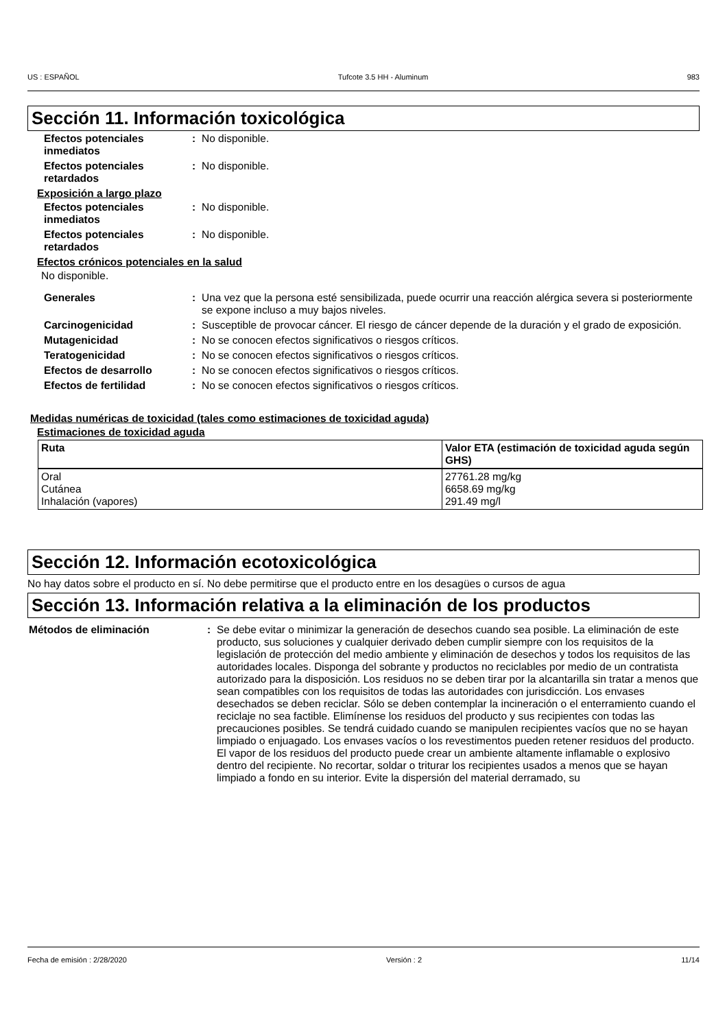US : ESPAÑOL Tufcote 3.5 HH - Aluminum 983
Sección 11. Información toxicológica
Efectos potenciales inmediatos
: No disponible.
Efectos potenciales retardados
: No disponible.
Exposición a largo plazo
Efectos potenciales inmediatos
: No disponible.
Efectos potenciales retardados
: No disponible.
Efectos crónicos potenciales en la salud
No disponible.
Generales : Una vez que la persona esté sensibilizada, puede ocurrir una reacción alérgica severa si posteriormente se expone incluso a muy bajos niveles.
Carcinogenicidad : Susceptible de provocar cáncer. El riesgo de cáncer depende de la duración y el grado de exposición.
Mutagenicidad : No se conocen efectos significativos o riesgos críticos.
Teratogenicidad : No se conocen efectos significativos o riesgos críticos.
Efectos de desarrollo : No se conocen efectos significativos o riesgos críticos.
Efectos de fertilidad : No se conocen efectos significativos o riesgos críticos.
Medidas numéricas de toxicidad (tales como estimaciones de toxicidad aguda)
Estimaciones de toxicidad aguda
| Ruta | Valor ETA (estimación de toxicidad aguda según GHS) |
| --- | --- |
| Oral Cutánea Inhalación (vapores) | 27761.28 mg/kg 6658.69 mg/kg 291.49 mg/l |
Sección 12. Información ecotoxicológica
No hay datos sobre el producto en sí. No debe permitirse que el producto entre en los desagües o cursos de agua
Sección 13. Información relativa a la eliminación de los productos
Métodos de eliminación : Se debe evitar o minimizar la generación de desechos cuando sea posible. La eliminación de este producto, sus soluciones y cualquier derivado deben cumplir siempre con los requisitos de la legislación de protección del medio ambiente y eliminación de desechos y todos los requisitos de las autoridades locales. Disponga del sobrante y productos no reciclables por medio de un contratista autorizado para la disposición. Los residuos no se deben tirar por la alcantarilla sin tratar a menos que sean compatibles con los requisitos de todas las autoridades con jurisdicción. Los envases desechados se deben reciclar. Sólo se deben contemplar la incineración o el enterramiento cuando el reciclaje no sea factible. Elimínense los residuos del producto y sus recipientes con todas las precauciones posibles. Se tendrá cuidado cuando se manipulen recipientes vacíos que no se hayan limpiado o enjuagado. Los envases vacíos o los revestimentos pueden retener residuos del producto. El vapor de los residuos del producto puede crear un ambiente altamente inflamable o explosivo dentro del recipiente. No recortar, soldar o triturar los recipientes usados a menos que se hayan limpiado a fondo en su interior. Evite la dispersión del material derramado, su
Fecha de emisión : 2/28/2020 Versión : 2 11/14